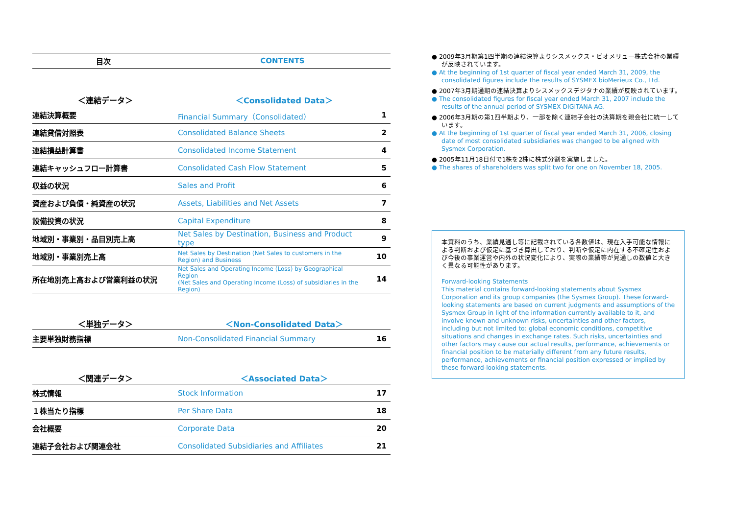| 目次 | CONTENTS |
| ＜連結データ＞ | ＜Consolidated Data＞ | |
| 連結決算概要 | Financial Summary（Consolidated） | 1 |
| 連結貸借対照表 | Consolidated Balance Sheets | 2 |
| 連結損益計算書 | Consolidated Income Statement | 4 |
| 連結キャッシュフロー計算書 | Consolidated Cash Flow Statement | 5 |
| 収益の状況 | Sales and Profit | 6 |
| 資産および負債・純資産の状況 | Assets, Liabilities and Net Assets | 7 |
| 設備投資の状況 | Capital Expenditure | 8 |
| 地域別・事業別・品目別売上高 | Net Sales by Destination, Business and Product type | 9 |
| 地域別・事業別売上高 | Net Sales by Destination (Net Sales to customers in the Region) and Business | 10 |
| 所在地別売上高および営業利益の状況 | Net Sales and Operating Income (Loss) by Geographical Region (Net Sales and Operating Income (Loss) of subsidiaries in the Region) | 14 |
| ＜単独データ＞ | ＜Non-Consolidated Data＞ | |
| 主要単独財務指標 | Non-Consolidated Financial Summary | 16 |
| ＜関連データ＞ | ＜Associated Data＞ | |
| 株式情報 | Stock Information | 17 |
| １株当たり指標 | Per Share Data | 18 |
| 会社概要 | Corporate Data | 20 |
| 連結子会社および関連会社 | Consolidated Subsidiaries and Affiliates | 21 |
● 2009年3月期第1四半期の連結決算よりシスメックス・ビオメリュー株式会社の業績が反映されています。
● At the beginning of 1st quarter of fiscal year ended March 31, 2009, the consolidated figures include the results of SYSMEX bioMerieux Co., Ltd.
● 2007年3月期通期の連結決算よりシスメックスデジタナの業績が反映されています。
● The consolidated figures for fiscal year ended March 31, 2007 include the results of the annual period of SYSMEX DIGITANA AG.
● 2006年3月期の第1四半期より、一部を除く連結子会社の決算期を親会社に統一しています。
● At the beginning of 1st quarter of fiscal year ended March 31, 2006, closing date of most consolidated subsidiaries was changed to be aligned with Sysmex Corporation.
● 2005年11月18日付で1株を2株に株式分割を実施しました。
● The shares of shareholders was split two for one on November 18, 2005.
本資料のうち、業績見通し等に記載されている各数値は、現在入手可能な情報による判断および仮定に基づき算出しており、判断や仮定に内在する不確定性および今後の事業運営や内外の状況変化により、実際の業績等が見通しの数値と大きく異なる可能性があります。
Forward-looking Statements
This material contains forward-looking statements about Sysmex Corporation and its group companies (the Sysmex Group). These forward-looking statements are based on current judgments and assumptions of the Sysmex Group in light of the information currently available to it, and involve known and unknown risks, uncertainties and other factors, including but not limited to: global economic conditions, competitive situations and changes in exchange rates. Such risks, uncertainties and other factors may cause our actual results, performance, achievements or financial position to be materially different from any future results, performance, achievements or financial position expressed or implied by these forward-looking statements.